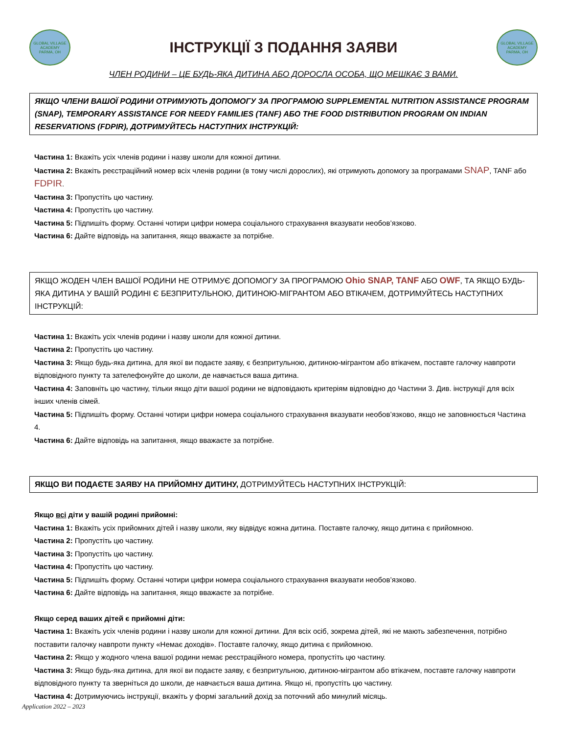GLOBAL VILLAGE ACADEMY
PARMA, OH
ІНСТРУКЦІЇ З ПОДАННЯ ЗАЯВИ
GLOBAL VILLAGE ACADEMY
PARMA, OH
ЧЛЕН РОДИНИ – ЦЕ БУДЬ-ЯКА ДИТИНА АБО ДОРОСЛА ОСОБА, ЩО МЕШКАЄ З ВАМИ.
ЯКЩО ЧЛЕНИ ВАШОЇ РОДИНИ ОТРИМУЮТЬ ДОПОМОГУ ЗА ПРОГРАМОЮ SUPPLEMENTAL NUTRITION ASSISTANCE PROGRAM (SNAP), TEMPORARY ASSISTANCE FOR NEEDY FAMILIES (TANF) АБО THE FOOD DISTRIBUTION PROGRAM ON INDIAN RESERVATIONS (FDPIR), ДОТРИМУЙТЕСЬ НАСТУПНИХ ІНСТРУКЦІЙ:
Частина 1: Вкажіть усіх членів родини і назву школи для кожної дитини.
Частина 2: Вкажіть реєстраційний номер всіх членів родини (в тому числі дорослих), які отримують допомогу за програмами SNAP, TANF або FDPIR.
Частина 3: Пропустіть цю частину.
Частина 4: Пропустіть цю частину.
Частина 5: Підпишіть форму. Останні чотири цифри номера соціального страхування вказувати необов’язково.
Частина 6: Дайте відповідь на запитання, якщо вважаєте за потрібне.
ЯКЩО ЖОДЕН ЧЛЕН ВАШОЇ РОДИНИ НЕ ОТРИМУЄ ДОПОМОГУ ЗА ПРОГРАМОЮ Ohio SNAP, TANF АБО OWF, ТА ЯКЩО БУДЬ-ЯКА ДИТИНА У ВАШІЙ РОДИНІ Є БЕЗПРИТУЛЬНОЮ, ДИТИНОЮ-МІГРАНТОМ АБО ВТІКАЧЕМ, ДОТРИМУЙТЕСЬ НАСТУПНИХ ІНСТРУКЦІЙ:
Частина 1: Вкажіть усіх членів родини і назву школи для кожної дитини.
Частина 2: Пропустіть цю частину.
Частина 3: Якщо будь-яка дитина, для якої ви подаєте заяву, є безпритульною, дитиною-мігрантом або втікачем, поставте галочку навпроти відповідного пункту та зателефонуйте до школи, де навчається ваша дитина.
Частина 4: Заповніть цю частину, тільки якщо діти вашої родини не відповідають критеріям відповідно до Частини 3. Див. інструкції для всіх інших членів сімей.
Частина 5: Підпишіть форму. Останні чотири цифри номера соціального страхування вказувати необов’язково, якщо не заповнюється Частина 4.
Частина 6: Дайте відповідь на запитання, якщо вважаєте за потрібне.
ЯКЩО ВИ ПОДАЄТЕ ЗАЯВУ НА ПРИЙОМНУ ДИТИНУ, ДОТРИМУЙТЕСЬ НАСТУПНИХ ІНСТРУКЦІЙ:
Якщо всі діти у вашій родині прийомні:
Частина 1: Вкажіть усіх прийомних дітей і назву школи, яку відвідує кожна дитина. Поставте галочку, якщо дитина є прийомною.
Частина 2: Пропустіть цю частину.
Частина 3: Пропустіть цю частину.
Частина 4: Пропустіть цю частину.
Частина 5: Підпишіть форму. Останні чотири цифри номера соціального страхування вказувати необов’язково.
Частина 6: Дайте відповідь на запитання, якщо вважаєте за потрібне.
Якщо серед ваших дітей є прийомні діти:
Частина 1: Вкажіть усіх членів родини і назву школи для кожної дитини. Для всіх осіб, зокрема дітей, які не мають забезпечення, потрібно поставити галочку навпроти пункту «Немає доходів». Поставте галочку, якщо дитина є прийомною.
Частина 2: Якщо у жодного члена вашої родини немає реєстраційного номера, пропустіть цю частину.
Частина 3: Якщо будь-яка дитина, для якої ви подаєте заяву, є безпритульною, дитиною-мігрантом або втікачем, поставте галочку навпроти відповідного пункту та зверніться до школи, де навчається ваша дитина. Якщо ні, пропустіть цю частину.
Частина 4: Дотримуючись інструкції, вкажіть у формі загальний дохід за поточний або минулий місяць.
Application 2022 – 2023